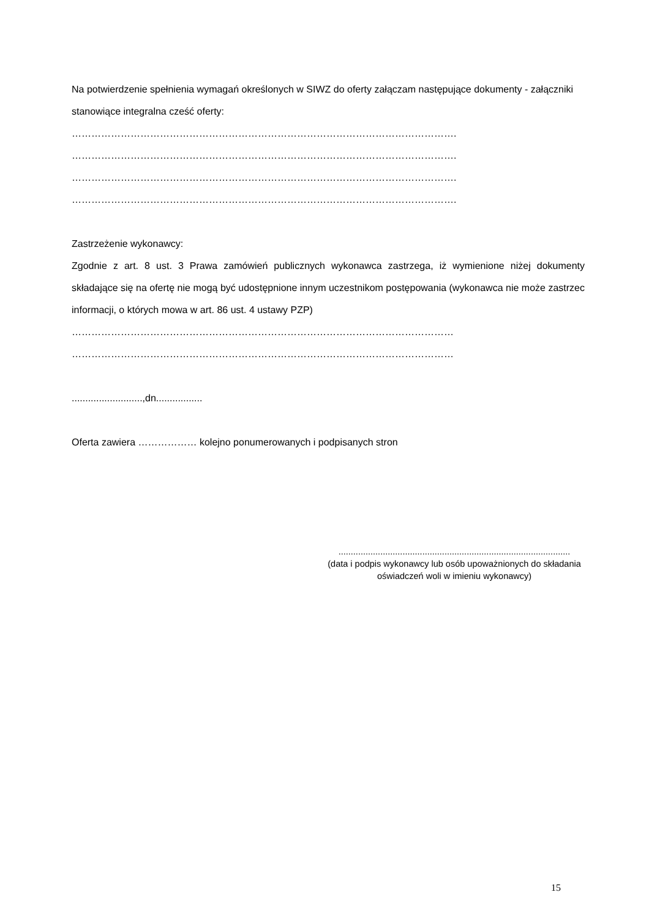Na potwierdzenie spełnienia wymagań określonych w SIWZ do oferty załączam następujące dokumenty - załączniki stanowiące integralna cześć oferty:
……………………………………………………………………………………………………….
……………………………………………………………………………………………………….
……………………………………………………………………………………………………….
……………………………………………………………………………………………………….
Zastrzeżenie wykonawcy:
Zgodnie z art. 8 ust. 3 Prawa zamówień publicznych wykonawca zastrzega, iż wymienione niżej dokumenty składające się na ofertę nie mogą być udostępnione innym uczestnikom postępowania (wykonawca nie może zastrzec informacji, o których mowa w art. 86 ust. 4 ustawy PZP)
………………………………………………………………………………………………………
………………………………………………………………………………………………………
..........................,dn.................
Oferta zawiera ……………… kolejno ponumerowanych i podpisanych stron
..............................................................................................
(data i podpis wykonawcy lub osób upoważnionych do składania oświadczeń woli w imieniu wykonawcy)
15